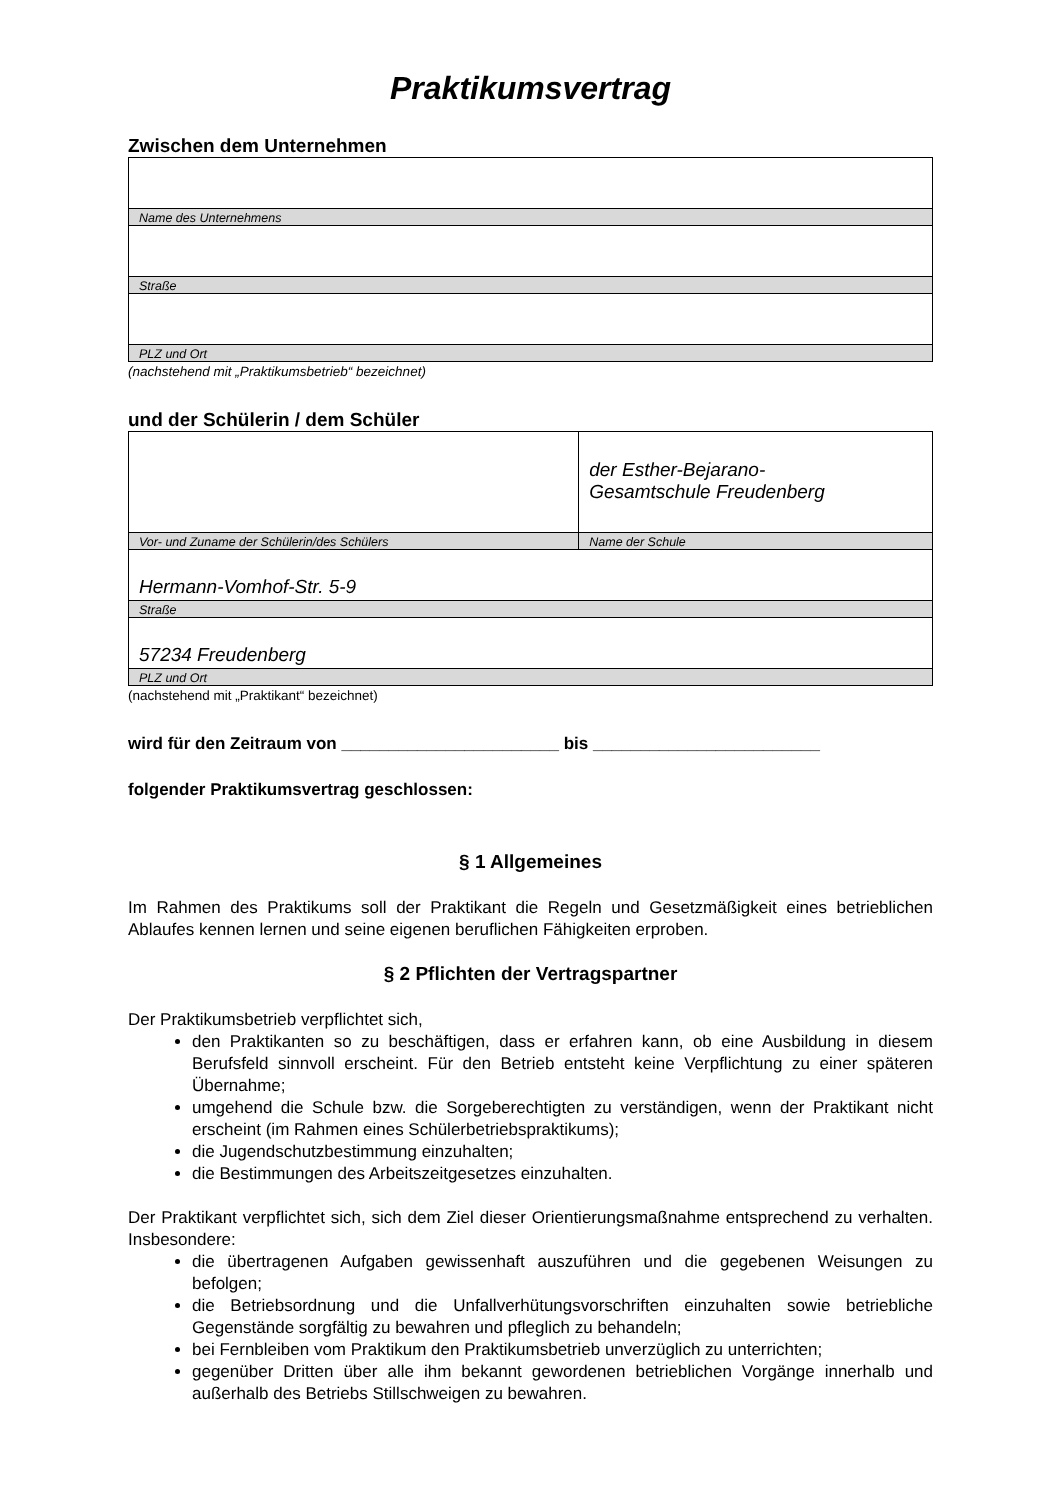Praktikumsvertrag
Zwischen dem Unternehmen
| Name des Unternehmens |
| Straße |
| PLZ und Ort |
(nachstehend mit „Praktikumsbetrieb“ bezeichnet)
und der Schülerin / dem Schüler
| | der Esther-Bejarano- Gesamtschule Freudenberg |
| Vor- und Zuname der Schülerin/des Schülers | Name der Schule |
| Hermann-Vomhof-Str. 5-9 | |
| Straße | |
| 57234 Freudenberg | |
| PLZ und Ort | |
(nachstehend mit „Praktikant“ bezeichnet)
wird für den Zeitraum von _______________________ bis ________________________
folgender Praktikumsvertrag geschlossen:
§ 1 Allgemeines
Im Rahmen des Praktikums soll der Praktikant die Regeln und Gesetzmäßigkeit eines betrieblichen Ablaufes kennen lernen und seine eigenen beruflichen Fähigkeiten erproben.
§ 2 Pflichten der Vertragspartner
Der Praktikumsbetrieb verpflichtet sich,
den Praktikanten so zu beschäftigen, dass er erfahren kann, ob eine Ausbildung in diesem Berufsfeld sinnvoll erscheint. Für den Betrieb entsteht keine Verpflichtung zu einer späteren Übernahme;
umgehend die Schule bzw. die Sorgeberechtigten zu verständigen, wenn der Praktikant nicht erscheint (im Rahmen eines Schülerbetriebspraktikums);
die Jugendschutzbestimmung einzuhalten;
die Bestimmungen des Arbeitszeitgesetzes einzuhalten.
Der Praktikant verpflichtet sich, sich dem Ziel dieser Orientierungsmaßnahme entsprechend zu verhalten. Insbesondere:
die übertragenen Aufgaben gewissenhaft auszuführen und die gegebenen Weisungen zu befolgen;
die Betriebsordnung und die Unfallverhütungsvorschriften einzuhalten sowie betriebliche Gegenstände sorgfältig zu bewahren und pfleglich zu behandeln;
bei Fernbleiben vom Praktikum den Praktikumsbetrieb unverzüglich zu unterrichten;
gegenüber Dritten über alle ihm bekannt gewordenen betrieblichen Vorgänge innerhalb und außerhalb des Betriebs Stillschweigen zu bewahren.